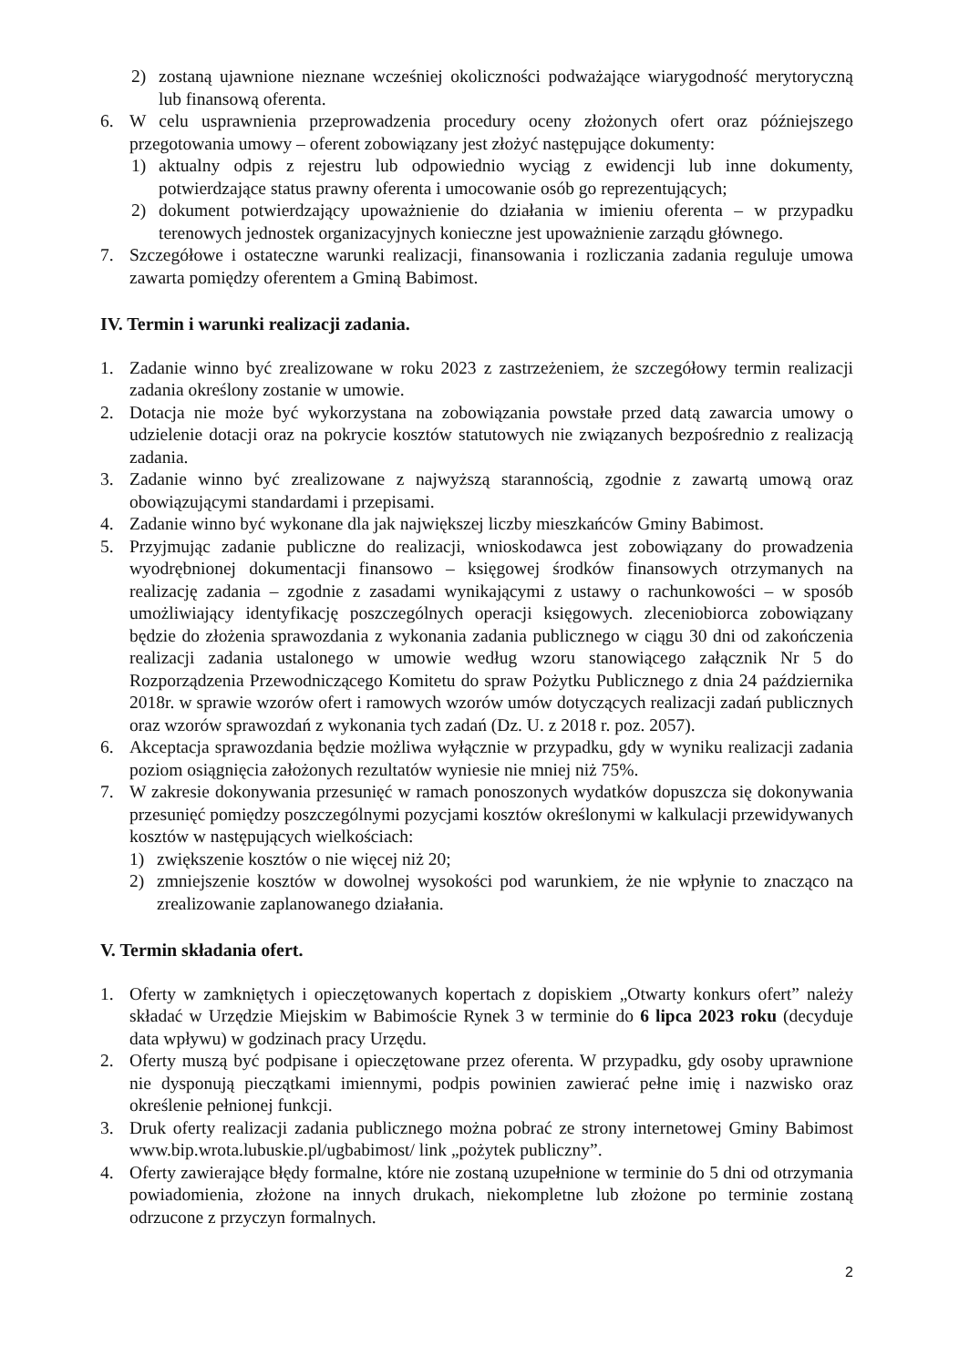2) zostaną ujawnione nieznane wcześniej okoliczności podważające wiarygodność merytoryczną lub finansową oferenta.
6. W celu usprawnienia przeprowadzenia procedury oceny złożonych ofert oraz późniejszego przegotowania umowy – oferent zobowiązany jest złożyć następujące dokumenty:
1) aktualny odpis z rejestru lub odpowiednio wyciąg z ewidencji lub inne dokumenty, potwierdzające status prawny oferenta i umocowanie osób go reprezentujących;
2) dokument potwierdzający upoważnienie do działania w imieniu oferenta – w przypadku terenowych jednostek organizacyjnych konieczne jest upoważnienie zarządu głównego.
7. Szczegółowe i ostateczne warunki realizacji, finansowania i rozliczania zadania reguluje umowa zawarta pomiędzy oferentem a Gminą Babimost.
IV. Termin i warunki realizacji zadania.
1. Zadanie winno być zrealizowane w roku 2023 z zastrzeżeniem, że szczegółowy termin realizacji zadania określony zostanie w umowie.
2. Dotacja nie może być wykorzystana na zobowiązania powstałe przed datą zawarcia umowy o udzielenie dotacji oraz na pokrycie kosztów statutowych nie związanych bezpośrednio z realizacją zadania.
3. Zadanie winno być zrealizowane z najwyższą starannością, zgodnie z zawartą umową oraz obowiązującymi standardami i przepisami.
4. Zadanie winno być wykonane dla jak największej liczby mieszkańców Gminy Babimost.
5. Przyjmując zadanie publiczne do realizacji, wnioskodawca jest zobowiązany do prowadzenia wyodrębnionej dokumentacji finansowo – księgowej środków finansowych otrzymanych na realizację zadania – zgodnie z zasadami wynikającymi z ustawy o rachunkowości – w sposób umożliwiający identyfikację poszczególnych operacji księgowych. zleceniobiorca zobowiązany będzie do złożenia sprawozdania z wykonania zadania publicznego w ciągu 30 dni od zakończenia realizacji zadania ustalonego w umowie według wzoru stanowiącego załącznik Nr 5 do Rozporządzenia Przewodniczącego Komitetu do spraw Pożytku Publicznego z dnia 24 października 2018r. w sprawie wzorów ofert i ramowych wzorów umów dotyczących realizacji zadań publicznych oraz wzorów sprawozdań z wykonania tych zadań (Dz. U. z 2018 r. poz. 2057).
6. Akceptacja sprawozdania będzie możliwa wyłącznie w przypadku, gdy w wyniku realizacji zadania poziom osiągnięcia założonych rezultatów wyniesie nie mniej niż 75%.
7. W zakresie dokonywania przesunięć w ramach ponoszonych wydatków dopuszcza się dokonywania przesunięć pomiędzy poszczególnymi pozycjami kosztów określonymi w kalkulacji przewidywanych kosztów w następujących wielkościach:
1) zwiększenie kosztów o nie więcej niż 20;
2) zmniejszenie kosztów w dowolnej wysokości pod warunkiem, że nie wpłynie to znacząco na zrealizowanie zaplanowanego działania.
V. Termin składania ofert.
1. Oferty w zamkniętych i opieczętowanych kopertach z dopiskiem „Otwarty konkurs ofert” należy składać w Urzędzie Miejskim w Babimoście Rynek 3 w terminie do 6 lipca 2023 roku (decyduje data wpływu) w godzinach pracy Urzędu.
2. Oferty muszą być podpisane i opieczętowane przez oferenta. W przypadku, gdy osoby uprawnione nie dysponują pieczątkami imiennymi, podpis powinien zawierać pełne imię i nazwisko oraz określenie pełnionej funkcji.
3. Druk oferty realizacji zadania publicznego można pobrać ze strony internetowej Gminy Babimost www.bip.wrota.lubuskie.pl/ugbabimost/ link „pożytek publiczny”.
4. Oferty zawierające błędy formalne, które nie zostaną uzupełnione w terminie do 5 dni od otrzymania powiadomienia, złożone na innych drukach, niekompletne lub złożone po terminie zostaną odrzucone z przyczyn formalnych.
2